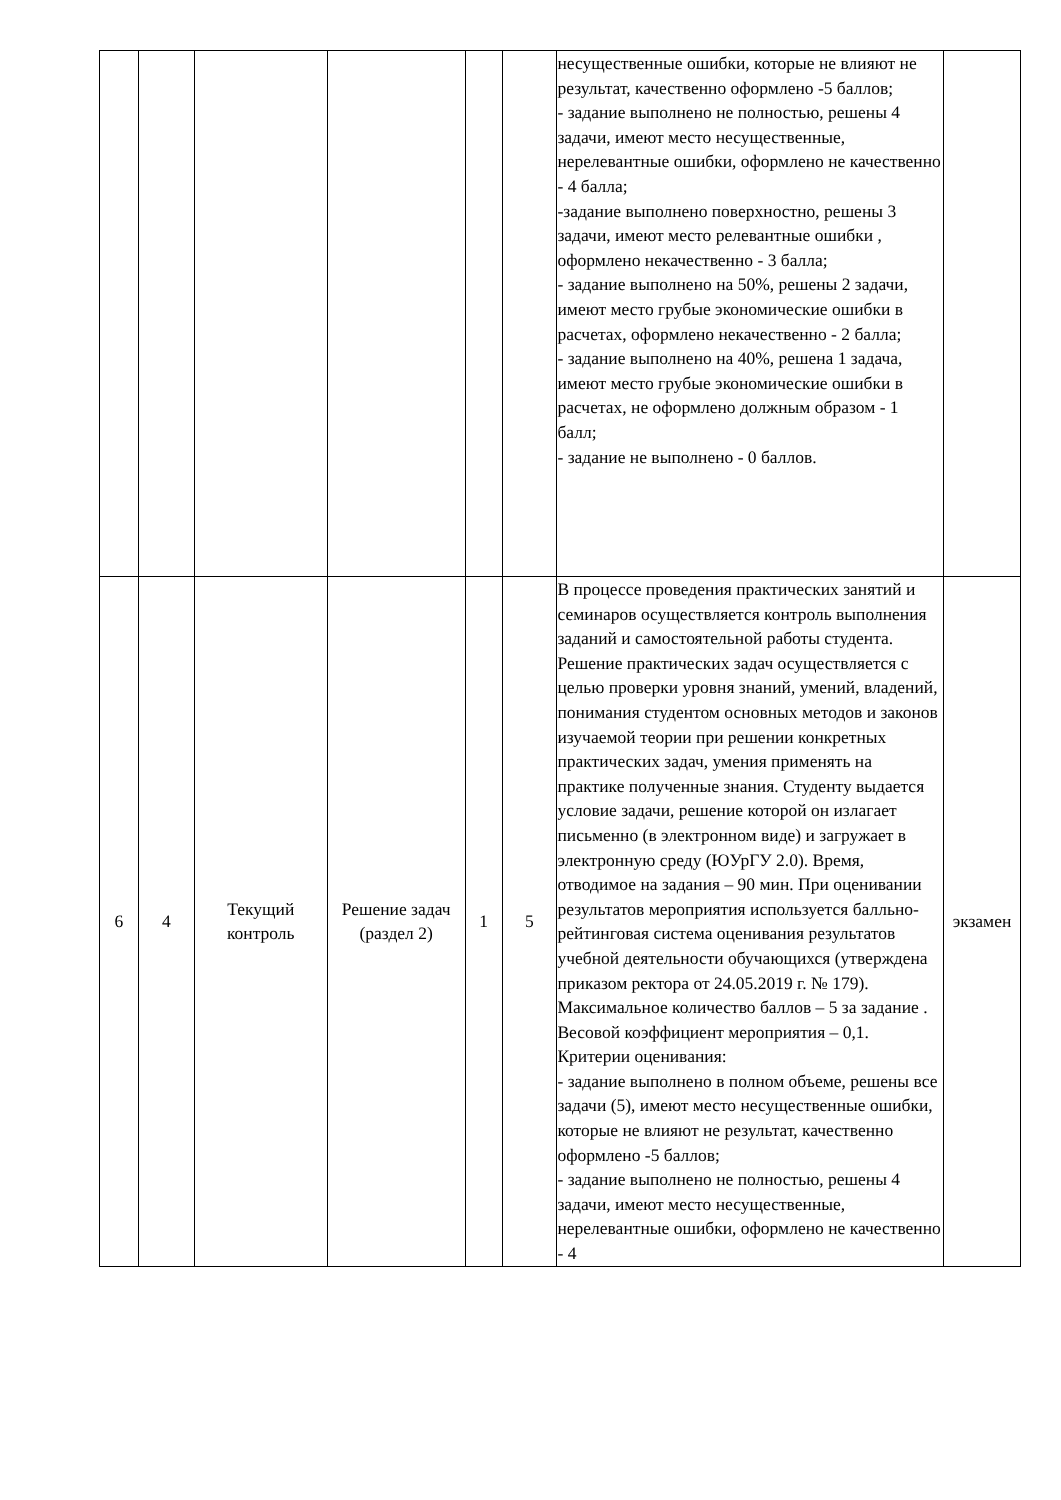| | | | | | | несущественные ошибки, которые не влияют не результат, качественно оформлено -5 баллов; - задание выполнено не полностью, решены 4 задачи, имеют место несущественные, нерелевантные ошибки, оформлено не качественно - 4 балла; -задание выполнено поверхностно, решены 3 задачи, имеют место релевантные ошибки , оформлено некачественно - 3 балла; - задание выполнено на 50%, решены 2 задачи, имеют место грубые экономические ошибки в расчетах, оформлено некачественно - 2 балла; - задание выполнено на 40%, решена 1 задача, имеют место грубые экономические ошибки в расчетах, не оформлено должным образом - 1 балл; - задание не выполнено - 0 баллов. | |
| 6 | 4 | Текущий контроль | Решение задач (раздел 2) | 1 | 5 | В процессе проведения практических занятий и семинаров осуществляется контроль выполнения заданий и самостоятельной работы студента. Решение практических задач осуществляется с целью проверки уровня знаний, умений, владений, понимания студентом основных методов и законов изучаемой теории при решении конкретных практических задач, умения применять на практике полученные знания. Студенту выдается условие задачи, решение которой он излагает письменно (в электронном виде) и загружает в электронную среду (ЮУрГУ 2.0). Время, отводимое на задания – 90 мин. При оценивании результатов мероприятия используется балльно-рейтинговая система оценивания результатов учебной деятельности обучающихся (утверждена приказом ректора от 24.05.2019 г. № 179). Максимальное количество баллов – 5 за задание . Весовой коэффициент мероприятия – 0,1. Критерии оценивания: - задание выполнено в полном объеме, решены все задачи (5), имеют место несущественные ошибки, которые не влияют не результат, качественно оформлено -5 баллов; - задание выполнено не полностью, решены 4 задачи, имеют место несущественные, нерелевантные ошибки, оформлено не качественно - 4 | экзамен |